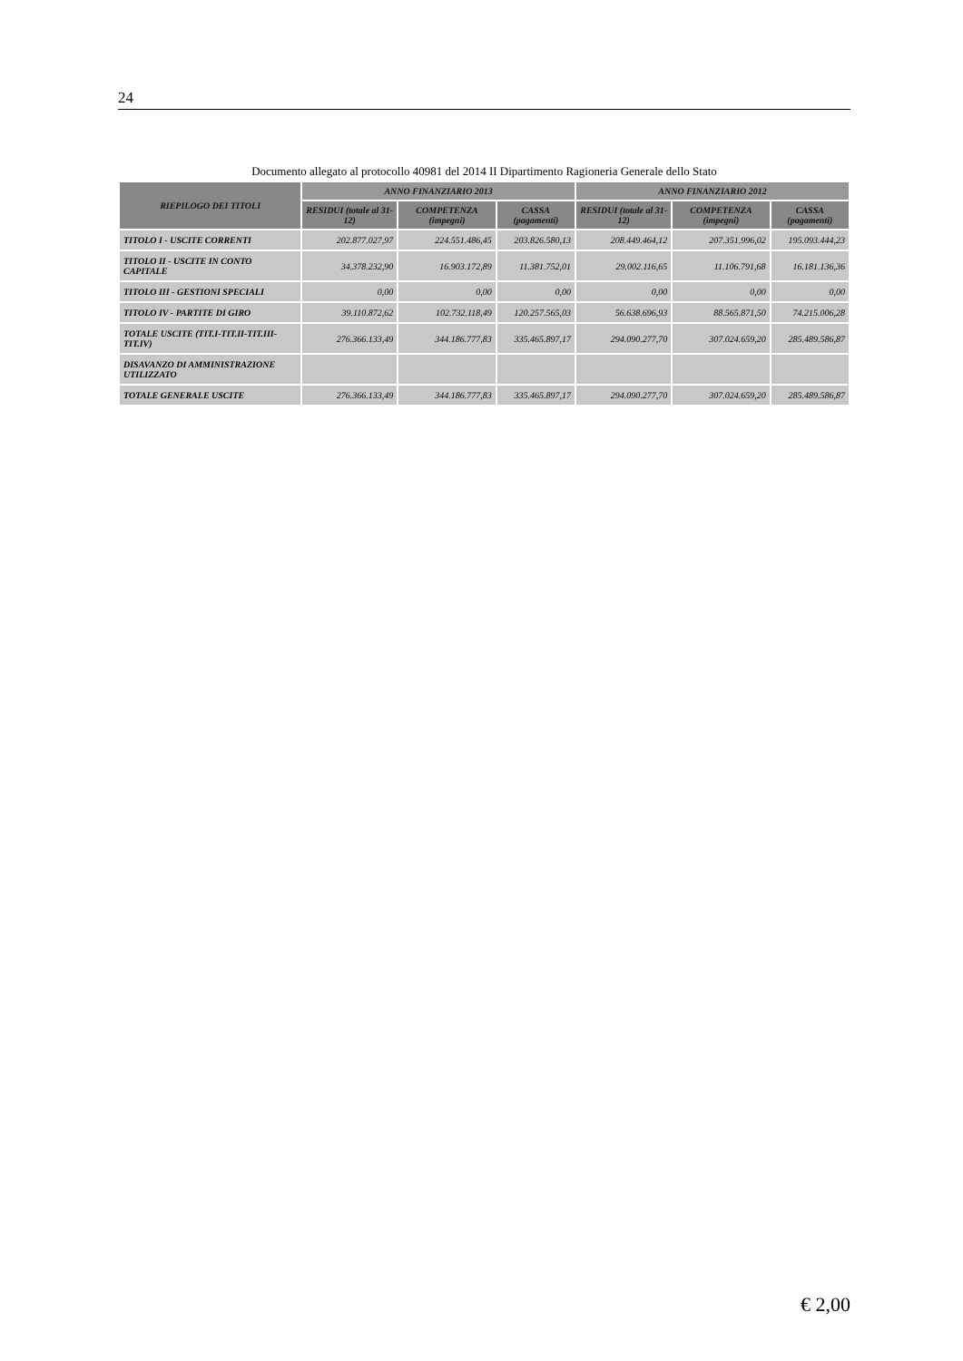24
Documento allegato al protocollo 40981 del 2014 II Dipartimento Ragioneria Generale dello Stato
| RIEPILOGO DEI TITOLI | ANNO FINANZIARIO 2013 | | | ANNO FINANZIARIO 2012 | | |
| --- | --- | --- | --- | --- | --- | --- |
| | RESIDUI (totale al 31-12) | COMPETENZA (impegni) | CASSA (pagamenti) | RESIDUI (totale al 31-12) | COMPETENZA (impegni) | CASSA (pagamenti) |
| TITOLO I - USCITE CORRENTI | 202.877.027,97 | 224.551.486,45 | 203.826.580,13 | 208.449.464,12 | 207.351.996,02 | 195.093.444,23 |
| TITOLO II - USCITE IN CONTO CAPITALE | 34.378.232,90 | 16.903.172,89 | 11.381.752,01 | 29.002.116,65 | 11.106.791,68 | 16.181.136,36 |
| TITOLO III - GESTIONI SPECIALI | 0,00 | 0,00 | 0,00 | 0,00 | 0,00 | 0,00 |
| TITOLO IV - PARTITE DI GIRO | 39.110.872,62 | 102.732.118,49 | 120.257.565,03 | 56.638.696,93 | 88.565.871,50 | 74.215.006,28 |
| TOTALE USCITE (TIT.I-TIT.II-TIT.III-TIT.IV) | 276.366.133,49 | 344.186.777,83 | 335.465.897,17 | 294.090.277,70 | 307.024.659,20 | 285.489.586,87 |
| DISAVANZO DI AMMINISTRAZIONE UTILIZZATO | | | | | | |
| TOTALE GENERALE USCITE | 276.366.133,49 | 344.186.777,83 | 335.465.897,17 | 294.090.277,70 | 307.024.659,20 | 285.489.586,87 |
€ 2,00